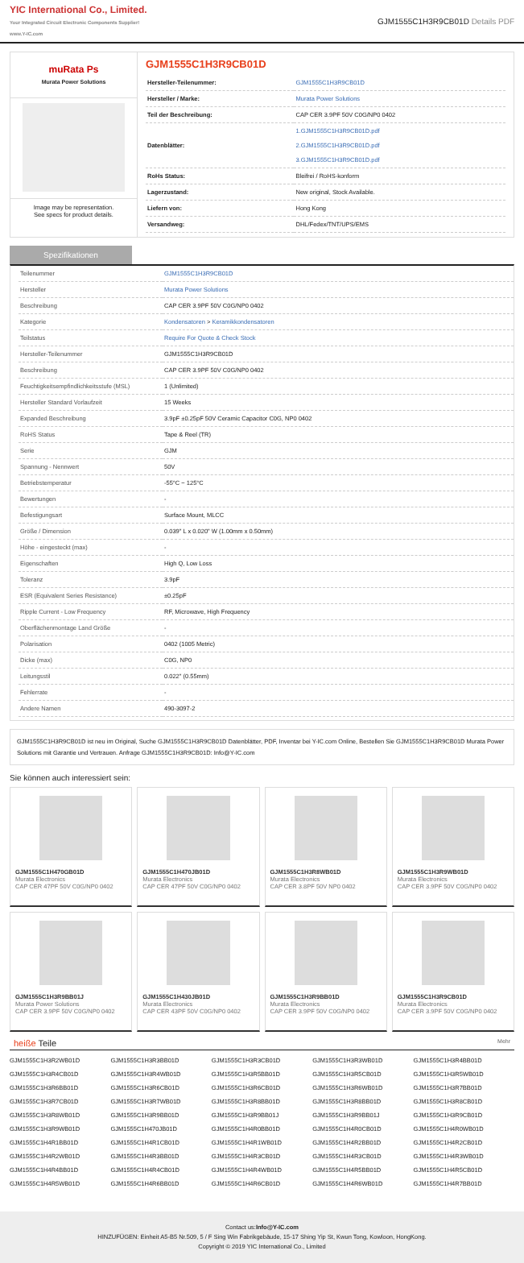YIC International Co., Limited.
Your Integrated Circuit Electronic Components Supplier!
www.Y-IC.com
GJM1555C1H3R9CB01D Details PDF
muRata Ps
Murata Power Solutions
Image may be representation.
See specs for product details.
GJM1555C1H3R9CB01D
| Hersteller-Teilenummer: | GJM1555C1H3R9CB01D |
| Hersteller / Marke: | Murata Power Solutions |
| Teil der Beschreibung: | CAP CER 3.9PF 50V C0G/NP0 0402 |
| Datenblätter: | 1.GJM1555C1H3R9CB01D.pdf 2.GJM1555C1H3R9CB01D.pdf 3.GJM1555C1H3R9CB01D.pdf |
| RoHs Status: | Bleifrei / RoHS-konform |
| Lagerzustand: | New original, Stock Available. |
| Liefern von: | Hong Kong |
| Versandweg: | DHL/Fedex/TNT/UPS/EMS |
Spezifikationen
| Teilenummer | GJM1555C1H3R9CB01D |
| Hersteller | Murata Power Solutions |
| Beschreibung | CAP CER 3.9PF 50V C0G/NP0 0402 |
| Kategorie | Kondensatoren > Keramikkondensatoren |
| Teilstatus | Require For Quote & Check Stock |
| Hersteller-Teilenummer | GJM1555C1H3R9CB01D |
| Beschreibung | CAP CER 3.9PF 50V C0G/NP0 0402 |
| Feuchtigkeitsempfindlichkeitsstufe (MSL) | 1 (Unlimited) |
| Hersteller Standard Vorlaufzeit | 15 Weeks |
| Expanded Beschreibung | 3.9pF ±0.25pF 50V Ceramic Capacitor C0G, NP0 0402 |
| RoHS Status | Tape & Reel (TR) |
| Serie | GJM |
| Spannung - Nennwert | 50V |
| Betriebstemperatur | -55°C ~ 125°C |
| Bewertungen | - |
| Befestigungsart | Surface Mount, MLCC |
| Größe / Dimension | 0.039" L x 0.020" W (1.00mm x 0.50mm) |
| Höhe - eingesteckt (max) | - |
| Eigenschaften | High Q, Low Loss |
| Toleranz | 3.9pF |
| ESR (Equivalent Series Resistance) | ±0.25pF |
| Ripple Current - Low Frequency | RF, Microwave, High Frequency |
| Oberflächenmontage Land Größe | - |
| Polarisation | 0402 (1005 Metric) |
| Dicke (max) | C0G, NP0 |
| Leitungsstil | 0.022" (0.55mm) |
| Fehlerrate | - |
| Andere Namen | 490-3097-2 |
GJM1555C1H3R9CB01D ist neu im Original, Suche GJM1555C1H3R9CB01D Datenblätter, PDF, Inventar bei Y-IC.com Online, Bestellen Sie GJM1555C1H3R9CB01D Murata Power Solutions mit Garantie und Vertrauen. Anfrage GJM1555C1H3R9CB01D: Info@Y-IC.com
Sie können auch interessiert sein:
GJM1555C1H470GB01D
Murata Electronics
CAP CER 47PF 50V C0G/NP0 0402
GJM1555C1H470JB01D
Murata Electronics
CAP CER 47PF 50V C0G/NP0 0402
GJM1555C1H3R8WB01D
Murata Electronics
CAP CER 3.8PF 50V NP0 0402
GJM1555C1H3R9WB01D
Murata Electronics
CAP CER 3.9PF 50V C0G/NP0 0402
GJM1555C1H3R9BB01J
Murata Power Solutions
CAP CER 3.9PF 50V C0G/NP0 0402
GJM1555C1H430JB01D
Murata Electronics
CAP CER 43PF 50V C0G/NP0 0402
GJM1555C1H3R9BB01D
Murata Electronics
CAP CER 3.9PF 50V C0G/NP0 0402
GJM1555C1H3R9CB01D
Murata Electronics
CAP CER 3.9PF 50V C0G/NP0 0402
heiße Teile Mehr
GJM1555C1H3R2WB01D GJM1555C1H3R3BB01D GJM1555C1H3R3CB01D GJM1555C1H3R3WB01D GJM1555C1H3R4BB01D GJM1555C1H3R4CB01D GJM1555C1H3R4WB01D GJM1555C1H3R5BB01D GJM1555C1H3R5CB01D GJM1555C1H3R5WB01D GJM1555C1H3R6BB01D GJM1555C1H3R6CB01D GJM1555C1H3R6CB01D GJM1555C1H3R6WB01D GJM1555C1H3R7BB01D GJM1555C1H3R7CB01D GJM1555C1H3R7WB01D GJM1555C1H3R8BB01D GJM1555C1H3R8BB01D GJM1555C1H3R8CB01D GJM1555C1H3R8WB01D GJM1555C1H3R9BB01D GJM1555C1H3R9BB01J GJM1555C1H3R9BB01J GJM1555C1H3R9CB01D GJM1555C1H3R9WB01D GJM1555C1H470JB01D GJM1555C1H4R0BB01D GJM1555C1H4R0CB01D GJM1555C1H4R0WB01D GJM1555C1H4R1BB01D GJM1555C1H4R1CB01D GJM1555C1H4R1WB01D GJM1555C1H4R2BB01D GJM1555C1H4R2CB01D GJM1555C1H4R2WB01D GJM1555C1H4R3BB01D GJM1555C1H4R3CB01D GJM1555C1H4R3CB01D GJM1555C1H4R3WB01D GJM1555C1H4R4BB01D GJM1555C1H4R4CB01D GJM1555C1H4R4WB01D GJM1555C1H4R5BB01D GJM1555C1H4R5CB01D GJM1555C1H4R5WB01D GJM1555C1H4R6BB01D GJM1555C1H4R6CB01D GJM1555C1H4R6WB01D GJM1555C1H4R7BB01D
Contact us:Info@Y-IC.com
HINZUFÜGEN: Einheit A5-B5 Nr.509, 5 / F Sing Win Fabrikgebäude, 15-17 Shing Yip St, Kwun Tong, Kowloon, HongKong.
Copyright © 2019 YIC International Co., Limited